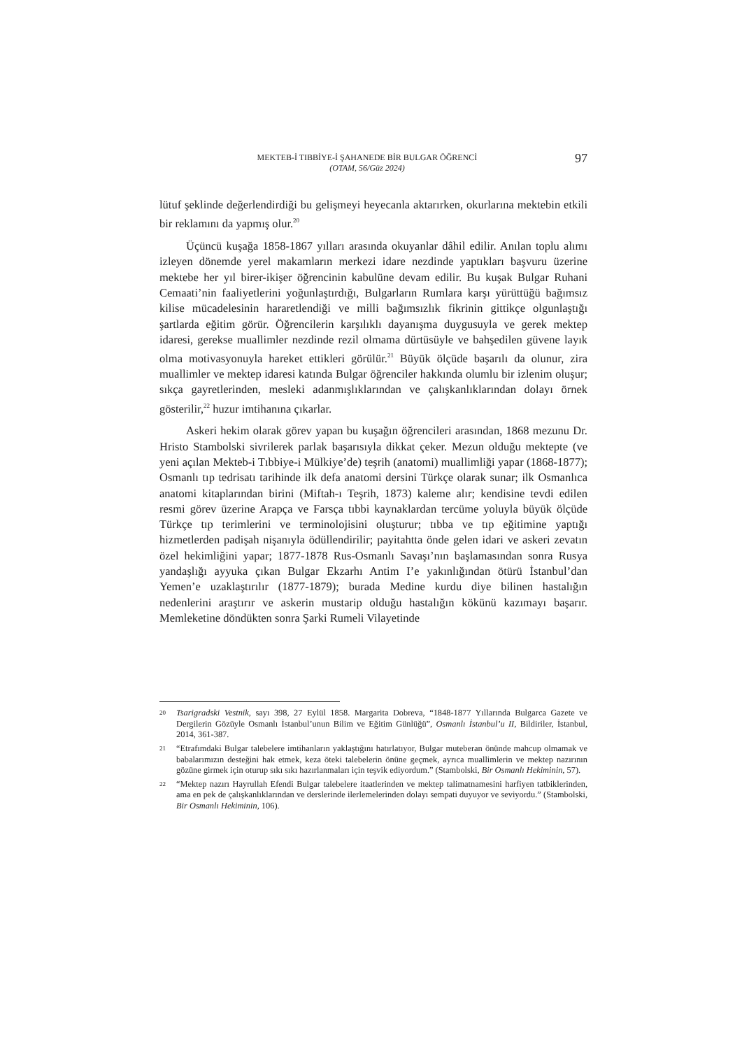MEKTEB-İ TIBBİYE-İ ŞAHANEDE BİR BULGAR ÖĞRENCİ
(OTAM, 56/Güz 2024)
97
lütuf şeklinde değerlendirdiği bu gelişmeyi heyecanla aktarırken, okurlarına mektebin etkili bir reklamını da yapmış olur.<sup>20</sup>
Üçüncü kuşağa 1858-1867 yılları arasında okuyanlar dâhil edilir. Anılan toplu alımı izleyen dönemde yerel makamların merkezi idare nezdinde yaptıkları başvuru üzerine mektebe her yıl birer-ikişer öğrencinin kabulüne devam edilir. Bu kuşak Bulgar Ruhani Cemaati’nin faaliyetlerini yoğunlaştırdığı, Bulgarların Rumlara karşı yürüttüğü bağımsız kilise mücadelesinin hararetlendiği ve milli bağımsızlık fikrinin gittikçe olgunlaştığı şartlarda eğitim görür. Öğrencilerin karşılıklı dayanışma duygusuyla ve gerek mektep idaresi, gerekse muallimler nezdinde rezil olmama dürtüsüyle ve bahşedilen güvene layık olma motivasyonuyla hareket ettikleri görülür.<sup>21</sup> Büyük ölçüde başarılı da olunur, zira muallimler ve mektep idaresi katında Bulgar öğrenciler hakkında olumlu bir izlenim oluşur; sıkça gayretlerinden, mesleki adanmışlıklarından ve çalışkanlıklarından dolayı örnek gösterilir,<sup>22</sup> huzur imtihanına çıkarlar.
Askeri hekim olarak görev yapan bu kuşağın öğrencileri arasından, 1868 mezunu Dr. Hristo Stambolski sivrilerek parlak başarısıyla dikkat çeker. Mezun olduğu mektepte (ve yeni açılan Mekteb-i Tıbbiye-i Mülkiye’de) teşrih (anatomi) muallimliği yapar (1868-1877); Osmanlı tıp tedrisatı tarihinde ilk defa anatomi dersini Türkçe olarak sunar; ilk Osmanlıca anatomi kitaplarından birini (Miftah-ı Teşrih, 1873) kaleme alır; kendisine tevdi edilen resmi görev üzerine Arapça ve Farsça tıbbi kaynaklardan tercüme yoluyla büyük ölçüde Türkçe tıp terimlerini ve terminolojisini oluşturur; tıbba ve tıp eğitimine yaptığı hizmetlerden padişah nişanıyla ödüllendirilir; payitahtta önde gelen idari ve askeri zevatın özel hekimliğini yapar; 1877-1878 Rus-Osmanlı Savaşı’nın başlamasından sonra Rusya yandaşlığı ayyuka çıkan Bulgar Ekzarhı Antim I’e yakınlığından ötürü İstanbul’dan Yemen’e uzaklaştırılır (1877-1879); burada Medine kurdu diye bilinen hastalığın nedenlerini araştırır ve askerin mustarip olduğu hastalığın kökünü kazımayı başarır. Memleketine döndükten sonra Şarki Rumeli Vilayetinde
20 Tsarigradski Vestnik, sayı 398, 27 Eylül 1858. Margarita Dobreva, “1848-1877 Yıllarında Bulgarca Gazete ve Dergilerin Gözüyle Osmanlı İstanbul’unun Bilim ve Eğitim Günlüğü”, Osmanlı İstanbul’u II, Bildiriler, İstanbul, 2014, 361-387.
21 “Etrafımdaki Bulgar talebelere imtihanların yaklaştığını hatırlatıyor, Bulgar muteberan önünde mahcup olmamak ve babalarımızın desteğini hak etmek, keza öteki talebelerin önüne geçmek, ayrıca muallimlerin ve mektep nazırının gözüne girmek için oturup sıkı sıkı hazırlanmaları için teşvik ediyordum.” (Stambolski, Bir Osmanlı Hekiminin, 57).
22 “Mektep nazırı Hayrullah Efendi Bulgar talebelere itaatlerinden ve mektep talimatnamesini harfiyen tatbiklerinden, ama en pek de çalışkanlıklarından ve derslerinde ilerlemelerinden dolayı sempati duyuyor ve seviyordu.” (Stambolski, Bir Osmanlı Hekiminin, 106).